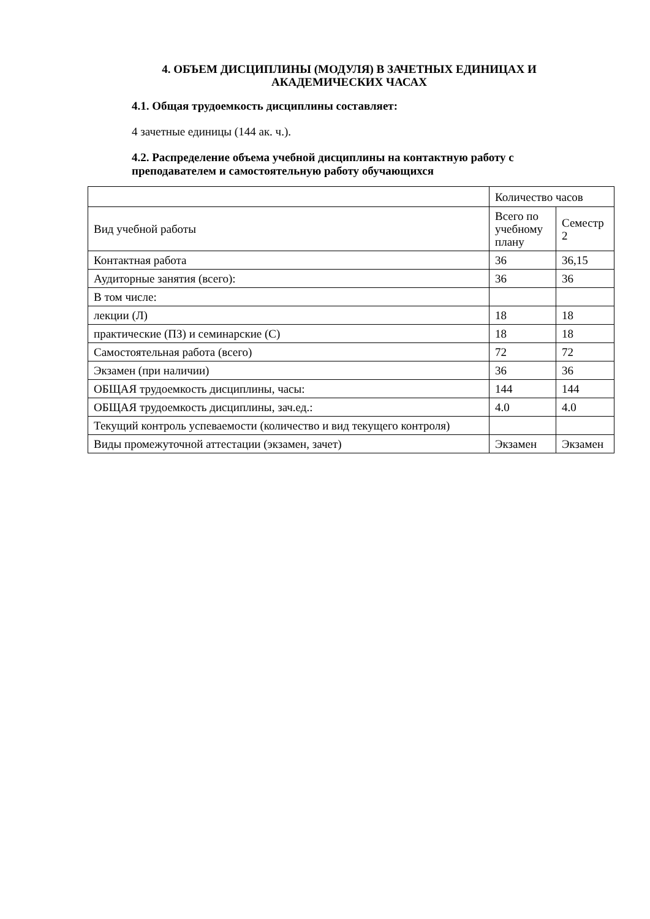4. ОБЪЕМ ДИСЦИПЛИНЫ (МОДУЛЯ) В ЗАЧЕТНЫХ ЕДИНИЦАХ И АКАДЕМИЧЕСКИХ ЧАСАХ
4.1. Общая трудоемкость дисциплины составляет:
4 зачетные единицы (144 ак. ч.).
4.2. Распределение объема учебной дисциплины на контактную работу с преподавателем и самостоятельную работу обучающихся
| | Количество часов | |
| Вид учебной работы | Всего по учебному плану | Семестр 2 |
| Контактная работа | 36 | 36,15 |
| Аудиторные занятия (всего): | 36 | 36 |
| В том числе: | | |
| лекции (Л) | 18 | 18 |
| практические (ПЗ) и семинарские (С) | 18 | 18 |
| Самостоятельная работа (всего) | 72 | 72 |
| Экзамен (при наличии) | 36 | 36 |
| ОБЩАЯ трудоемкость дисциплины, часы: | 144 | 144 |
| ОБЩАЯ трудоемкость дисциплины, зач.ед.: | 4.0 | 4.0 |
| Текущий контроль успеваемости (количество и вид текущего контроля) | | |
| Виды промежуточной аттестации (экзамен, зачет) | Экзамен | Экзамен |